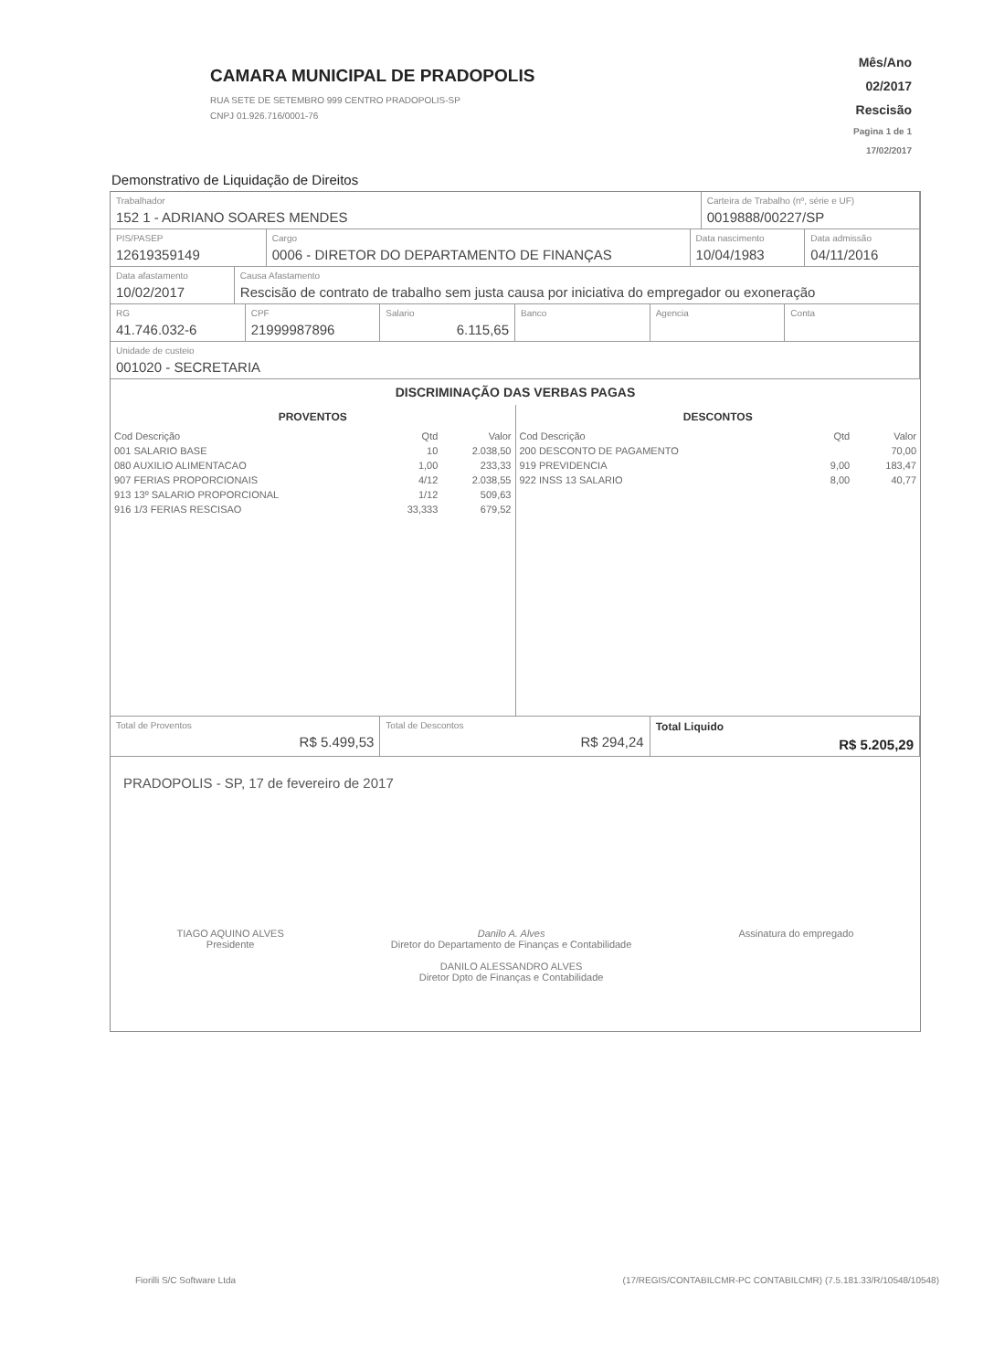CAMARA MUNICIPAL DE PRADOPOLIS
RUA SETE DE SETEMBRO 999 CENTRO PRADOPOLIS-SP
CNPJ 01.926.716/0001-76
Mês/Ano
02/2017
Rescisão
Pagina 1 de 1
17/02/2017
Demonstrativo de Liquidação de Direitos
Trabalhador
152 1 - ADRIANO SOARES MENDES
Carteira de Trabalho (nº, série e UF)
0019888/00227/SP
PIS/PASEP
12619359149
Cargo
0006 - DIRETOR DO DEPARTAMENTO DE FINANÇAS
Data nascimento
10/04/1983
Data admissão
04/11/2016
Data afastamento
10/02/2017
Causa Afastamento
Rescisão de contrato de trabalho sem justa causa por iniciativa do empregador ou exoneração
RG
41.746.032-6
CPF
21999987896
Salario
6.115,65
Banco Agencia Conta
Unidade de custeio
001020 - SECRETARIA
DISCRIMINAÇÃO DAS VERBAS PAGAS
PROVENTOS
| Cod Descrição | Qtd | Valor |
| --- | --- | --- |
| 001 SALARIO BASE | 10 | 2.038,50 |
| 080 AUXILIO ALIMENTACAO | 1,00 | 233,33 |
| 907 FERIAS PROPORCIONAIS | 4/12 | 2.038,55 |
| 913 13º SALARIO PROPORCIONAL | 1/12 | 509,63 |
| 916 1/3 FERIAS RESCISAO | 33,333 | 679,52 |
DESCONTOS
| Cod Descrição | Qtd | Valor |
| --- | --- | --- |
| 200 DESCONTO DE PAGAMENTO | | 70,00 |
| 919 PREVIDENCIA | 9,00 | 183,47 |
| 922 INSS 13 SALARIO | 8,00 | 40,77 |
Total de Proventos
R$ 5.499,53
Total de Descontos
R$ 294,24
Total Liquido
R$ 5.205,29
PRADOPOLIS - SP, 17 de fevereiro de 2017
TIAGO AQUINO ALVES
Presidente
Danilo A. Alves
Diretor do Departamento de Finanças e Contabilidade
DANILO ALESSANDRO ALVES
Diretor Dpto de Finanças e Contabilidade
Assinatura do empregado
Fiorilli S/C Software Ltda (17/REGIS/CONTABILCMR-PC CONTABILCMR) (7.5.181.33/R/10548/10548)